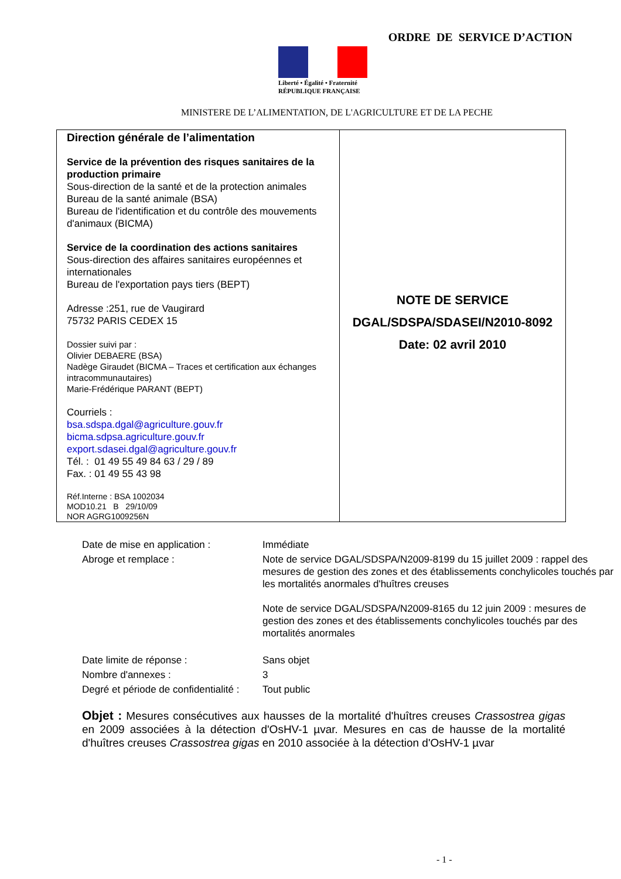ORDRE DE SERVICE D’ACTION
Liberté • Égalité • Fraternité
RÉPUBLIQUE FRANÇAISE
MINISTERE DE L’ALIMENTATION, DE L'AGRICULTURE ET DE LA PECHE
| Direction générale de l’alimentation Service de la prévention des risques sanitaires de la production primaire Sous-direction de la santé et de la protection animales Bureau de la santé animale (BSA) Bureau de l'identification et du contrôle des mouvements d'animaux (BICMA) Service de la coordination des actions sanitaires Sous-direction des affaires sanitaires européennes et internationales Bureau de l'exportation pays tiers (BEPT) Adresse :251, rue de Vaugirard 75732 PARIS CEDEX 15 Dossier suivi par : Olivier DEBAERE (BSA) Nadège Giraudet (BICMA – Traces et certification aux échanges intracommunautaires) Marie-Frédérique PARANT (BEPT) Courriels : bsa.sdspa.dgal@agriculture.gouv.fr bicma.sdpsa.agriculture.gouv.fr export.sdasei.dgal@agriculture.gouv.fr Tél. : 01 49 55 49 84 63 / 29 / 89 Fax. : 01 49 55 43 98 Réf.Interne : BSA 1002034 MOD10.21 B 29/10/09 NOR AGRG1009256N | NOTE DE SERVICE DGAL/SDSPA/SDASEI/N2010-8092 Date: 02 avril 2010 |
| Date de mise en application : | Immédiate |
| Abroge et remplace : | Note de service DGAL/SDSPA/N2009-8199 du 15 juillet 2009 : rappel des mesures de gestion des zones et des établissements conchylicoles touchés par les mortalités anormales d'huîtres creuses Note de service DGAL/SDSPA/N2009-8165 du 12 juin 2009 : mesures de gestion des zones et des établissements conchylicoles touchés par des mortalités anormales |
| Date limite de réponse : | Sans objet |
| Nombre d'annexes : | 3 |
| Degré et période de confidentialité : | Tout public |
Objet : Mesures consécutives aux hausses de la mortalité d'huîtres creuses Crassostrea gigas en 2009 associées à la détection d'OsHV-1 µvar. Mesures en cas de hausse de la mortalité d'huîtres creuses Crassostrea gigas en 2010 associée à la détection d'OsHV-1 µvar
- 1 -